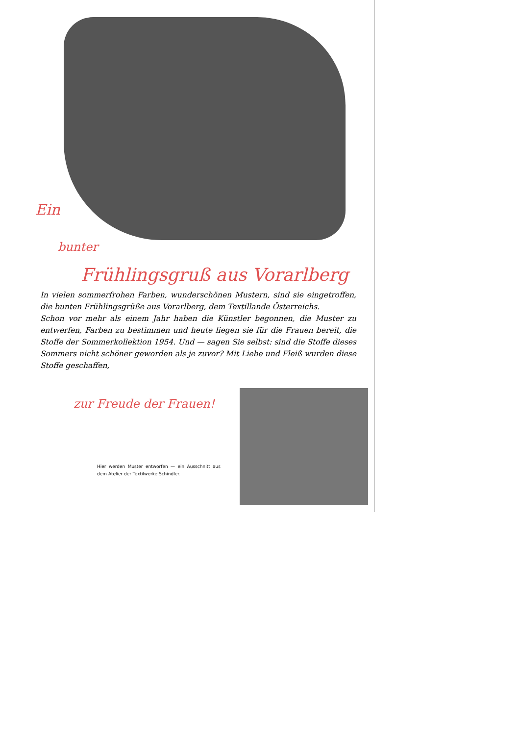Ein
bunter
Frühlingsgruß aus Vorarlberg
In vielen sommerfrohen Farben, wunderschönen Mustern, sind sie eingetroffen, die bunten Frühlingsgrüße aus Vorarlberg, dem Textillande Österreichs.
Schon vor mehr als einem Jahr haben die Künstler begonnen, die Muster zu entwerfen, Farben zu bestimmen und heute liegen sie für die Frauen bereit, die Stoffe der Sommerkollektion 1954. Und — sagen Sie selbst: sind die Stoffe dieses Sommers nicht schöner geworden als je zuvor? Mit Liebe und Fleiß wurden diese Stoffe geschaffen,
zur Freude der Frauen!
Hier werden Muster entworfen — ein Ausschnitt aus dem Atelier der Textilwerke Schindler.